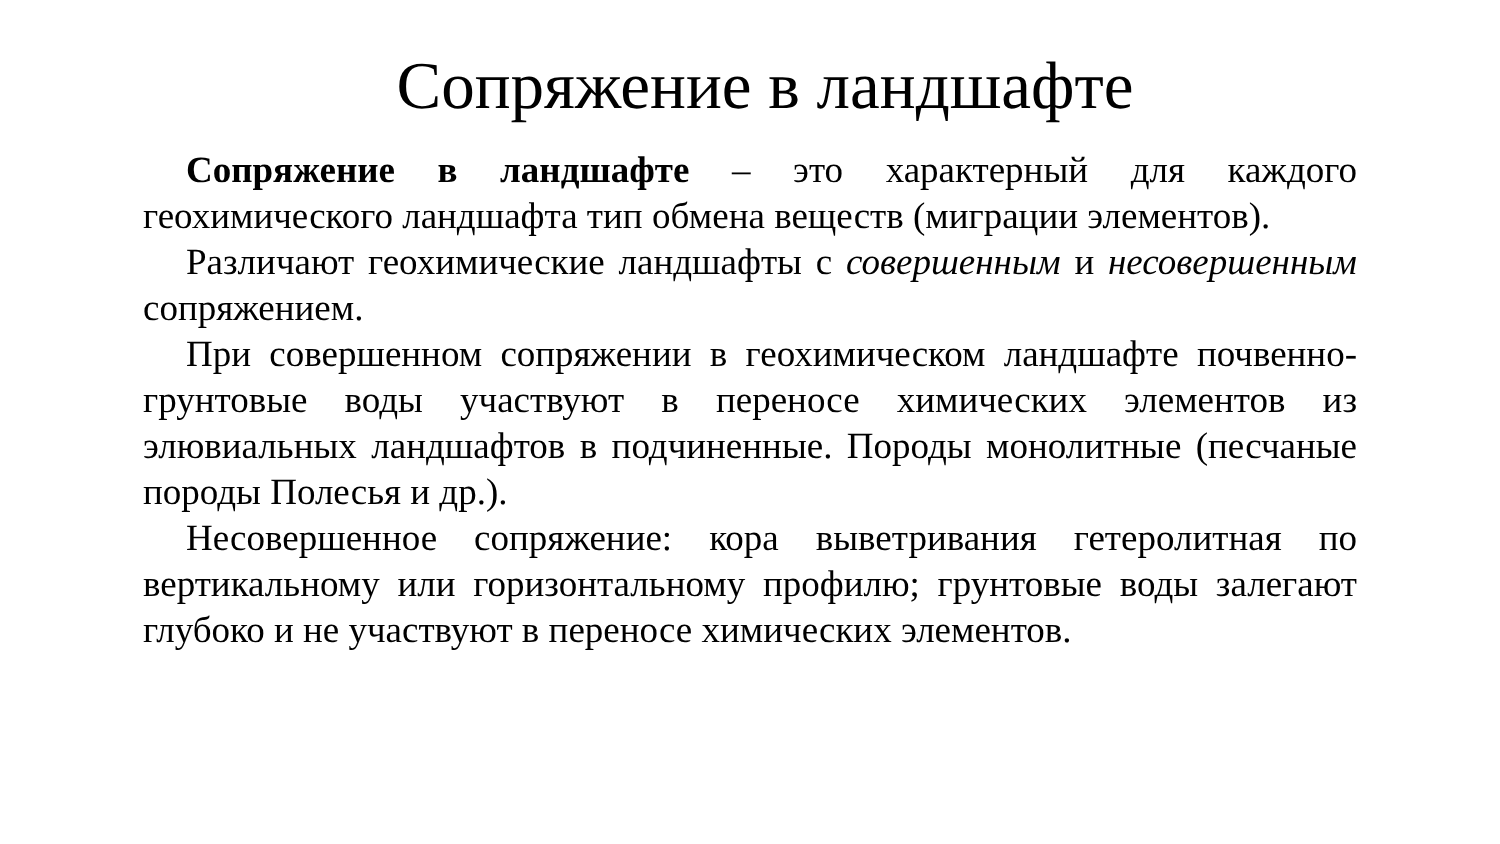Сопряжение в ландшафте
Сопряжение в ландшафте – это характерный для каждого геохимического ландшафта тип обмена веществ (миграции элементов).
Различают геохимические ландшафты с совершенным и несовершенным сопряжением.
При совершенном сопряжении в геохимическом ландшафте почвенно-грунтовые воды участвуют в переносе химических элементов из элювиальных ландшафтов в подчиненные. Породы монолитные (песчаные породы Полесья и др.).
Несовершенное сопряжение: кора выветривания гетеролитная по вертикальному или горизонтальному профилю; грунтовые воды залегают глубоко и не участвуют в переносе химических элементов.